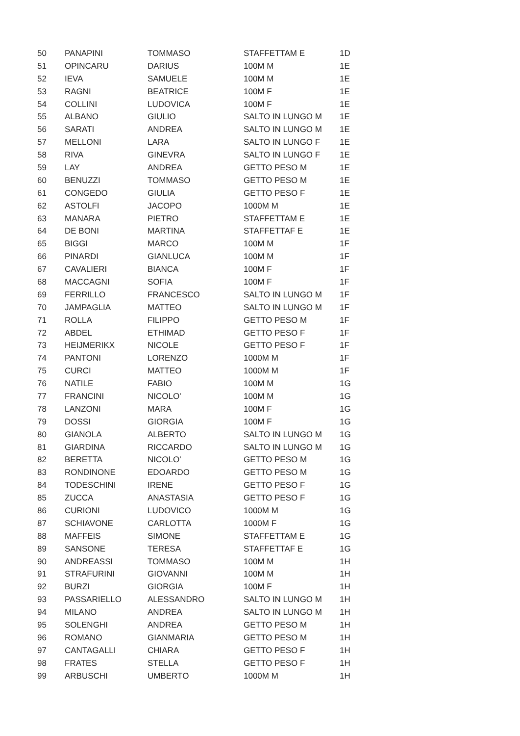| 50 | PANAPINI | TOMMASO | STAFFETTAM E | 1D |
| 51 | OPINCARU | DARIUS | 100M M | 1E |
| 52 | IEVA | SAMUELE | 100M M | 1E |
| 53 | RAGNI | BEATRICE | 100M F | 1E |
| 54 | COLLINI | LUDOVICA | 100M F | 1E |
| 55 | ALBANO | GIULIO | SALTO IN LUNGO M | 1E |
| 56 | SARATI | ANDREA | SALTO IN LUNGO M | 1E |
| 57 | MELLONI | LARA | SALTO IN LUNGO F | 1E |
| 58 | RIVA | GINEVRA | SALTO IN LUNGO F | 1E |
| 59 | LAY | ANDREA | GETTO PESO M | 1E |
| 60 | BENUZZI | TOMMASO | GETTO PESO M | 1E |
| 61 | CONGEDO | GIULIA | GETTO PESO F | 1E |
| 62 | ASTOLFI | JACOPO | 1000M M | 1E |
| 63 | MANARA | PIETRO | STAFFETTAM E | 1E |
| 64 | DE BONI | MARTINA | STAFFETTAF E | 1E |
| 65 | BIGGI | MARCO | 100M M | 1F |
| 66 | PINARDI | GIANLUCA | 100M M | 1F |
| 67 | CAVALIERI | BIANCA | 100M F | 1F |
| 68 | MACCAGNI | SOFIA | 100M F | 1F |
| 69 | FERRILLO | FRANCESCO | SALTO IN LUNGO M | 1F |
| 70 | JAMPAGLIA | MATTEO | SALTO IN LUNGO M | 1F |
| 71 | ROLLA | FILIPPO | GETTO PESO M | 1F |
| 72 | ABDEL | ETHIMAD | GETTO PESO F | 1F |
| 73 | HEIJMERIKX | NICOLE | GETTO PESO F | 1F |
| 74 | PANTONI | LORENZO | 1000M M | 1F |
| 75 | CURCI | MATTEO | 1000M M | 1F |
| 76 | NATILE | FABIO | 100M M | 1G |
| 77 | FRANCINI | NICOLO' | 100M M | 1G |
| 78 | LANZONI | MARA | 100M F | 1G |
| 79 | DOSSI | GIORGIA | 100M F | 1G |
| 80 | GIANOLA | ALBERTO | SALTO IN LUNGO M | 1G |
| 81 | GIARDINA | RICCARDO | SALTO IN LUNGO M | 1G |
| 82 | BERETTA | NICOLO' | GETTO PESO M | 1G |
| 83 | RONDINONE | EDOARDO | GETTO PESO M | 1G |
| 84 | TODESCHINI | IRENE | GETTO PESO F | 1G |
| 85 | ZUCCA | ANASTASIA | GETTO PESO F | 1G |
| 86 | CURIONI | LUDOVICO | 1000M M | 1G |
| 87 | SCHIAVONE | CARLOTTA | 1000M F | 1G |
| 88 | MAFFEIS | SIMONE | STAFFETTAM E | 1G |
| 89 | SANSONE | TERESA | STAFFETTAF E | 1G |
| 90 | ANDREASSI | TOMMASO | 100M M | 1H |
| 91 | STRAFURINI | GIOVANNI | 100M M | 1H |
| 92 | BURZI | GIORGIA | 100M F | 1H |
| 93 | PASSARIELLO | ALESSANDRO | SALTO IN LUNGO M | 1H |
| 94 | MILANO | ANDREA | SALTO IN LUNGO M | 1H |
| 95 | SOLENGHI | ANDREA | GETTO PESO M | 1H |
| 96 | ROMANO | GIANMARIA | GETTO PESO M | 1H |
| 97 | CANTAGALLI | CHIARA | GETTO PESO F | 1H |
| 98 | FRATES | STELLA | GETTO PESO F | 1H |
| 99 | ARBUSCHI | UMBERTO | 1000M M | 1H |